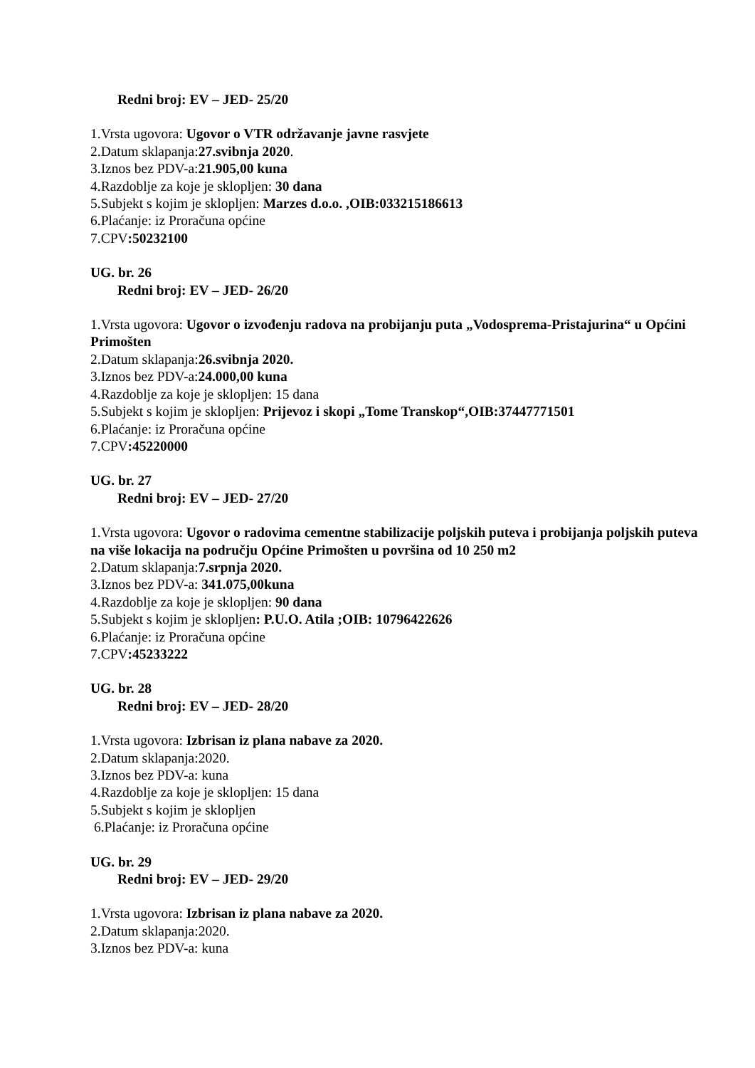Redni broj: EV – JED- 25/20
1.Vrsta ugovora: Ugovor o VTR održavanje javne rasvjete
2.Datum sklapanja:27.svibnja 2020.
3.Iznos bez PDV-a:21.905,00 kuna
4.Razdoblje za koje je sklopljen: 30 dana
5.Subjekt s kojim je sklopljen: Marzes d.o.o. ,OIB:033215186613
6.Plaćanje: iz Proračuna općine
7.CPV:50232100
UG. br. 26
Redni broj: EV – JED- 26/20
1.Vrsta ugovora: Ugovor o izvođenju radova na probijanju puta „Vodosprema-Pristajurina“ u Općini Primošten
2.Datum sklapanja:26.svibnja 2020.
3.Iznos bez PDV-a:24.000,00 kuna
4.Razdoblje za koje je sklopljen: 15 dana
5.Subjekt s kojim je sklopljen: Prijevoz i skopi „Tome Transkop“,OIB:37447771501
6.Plaćanje: iz Proračuna općine
7.CPV:45220000
UG. br. 27
Redni broj: EV – JED- 27/20
1.Vrsta ugovora: Ugovor o radovima cementne stabilizacije poljskih puteva i probijanja poljskih puteva na više lokacija na području Općine Primošten u površina od 10 250 m2
2.Datum sklapanja:7.srpnja 2020.
3.Iznos bez PDV-a: 341.075,00kuna
4.Razdoblje za koje je sklopljen: 90 dana
5.Subjekt s kojim je sklopljen: P.U.O. Atila ;OIB: 10796422626
6.Plaćanje: iz Proračuna općine
7.CPV:45233222
UG. br. 28
Redni broj: EV – JED- 28/20
1.Vrsta ugovora: Izbrisan iz plana nabave za 2020.
2.Datum sklapanja:2020.
3.Iznos bez PDV-a: kuna
4.Razdoblje za koje je sklopljen: 15 dana
5.Subjekt s kojim je sklopljen
6.Plaćanje: iz Proračuna općine
UG. br. 29
Redni broj: EV – JED- 29/20
1.Vrsta ugovora: Izbrisan iz plana nabave za 2020.
2.Datum sklapanja:2020.
3.Iznos bez PDV-a: kuna